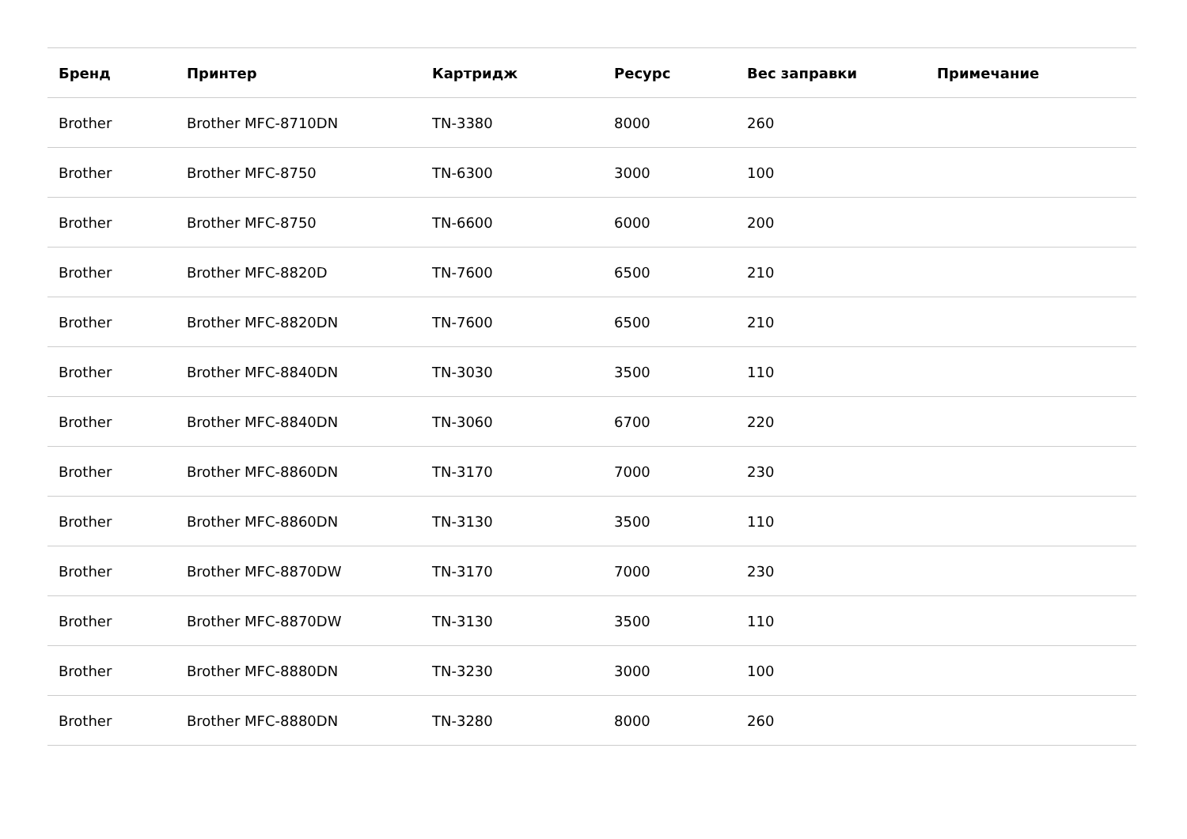| Бренд | Принтер | Картридж | Ресурс | Вес заправки | Примечание |
| --- | --- | --- | --- | --- | --- |
| Brother | Brother MFC-8710DN | TN-3380 | 8000 | 260 | |
| Brother | Brother MFC-8750 | TN-6300 | 3000 | 100 | |
| Brother | Brother MFC-8750 | TN-6600 | 6000 | 200 | |
| Brother | Brother MFC-8820D | TN-7600 | 6500 | 210 | |
| Brother | Brother MFC-8820DN | TN-7600 | 6500 | 210 | |
| Brother | Brother MFC-8840DN | TN-3030 | 3500 | 110 | |
| Brother | Brother MFC-8840DN | TN-3060 | 6700 | 220 | |
| Brother | Brother MFC-8860DN | TN-3170 | 7000 | 230 | |
| Brother | Brother MFC-8860DN | TN-3130 | 3500 | 110 | |
| Brother | Brother MFC-8870DW | TN-3170 | 7000 | 230 | |
| Brother | Brother MFC-8870DW | TN-3130 | 3500 | 110 | |
| Brother | Brother MFC-8880DN | TN-3230 | 3000 | 100 | |
| Brother | Brother MFC-8880DN | TN-3280 | 8000 | 260 | |